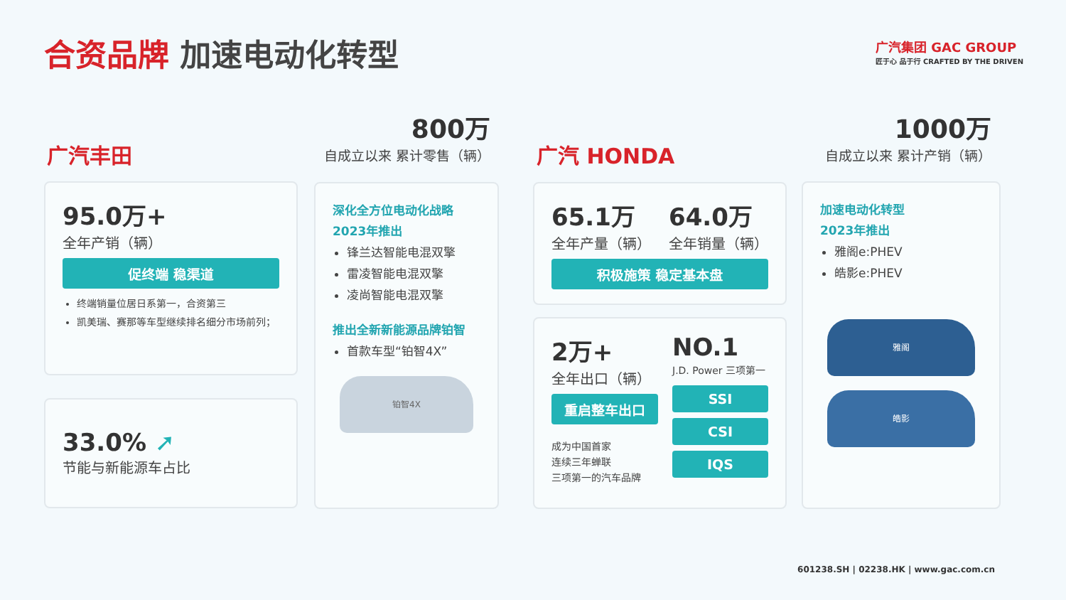合资品牌 加速电动化转型
广汽集团 GAC GROUP
匠于心 品于行 CRAFTED BY THE DRIVEN
广汽丰田
800万
自成立以来 累计零售（辆）
广汽 HONDA
1000万
自成立以来 累计产销（辆）
95.0万+
全年产销（辆）
促终端 稳渠道
终端销量位居日系第一，合资第三
凯美瑞、赛那等车型继续排名细分市场前列；
33.0% ➚
节能与新能源车占比
深化全方位电动化战略
2023年推出
锋兰达智能电混双擎
雷凌智能电混双擎
凌尚智能电混双擎
推出全新新能源品牌铂智
首款车型“铂智4X”
铂智4X
65.1万
全年产量（辆）
64.0万
全年销量（辆）
积极施策 稳定基本盘
2万+
全年出口（辆）
重启整车出口
成为中国首家
连续三年蝉联
三项第一的汽车品牌
NO.1
J.D. Power 三项第一
SSI
CSI
IQS
加速电动化转型
2023年推出
雅阁e:PHEV
皓影e:PHEV
雅阁
皓影
601238.SH | 02238.HK | www.gac.com.cn